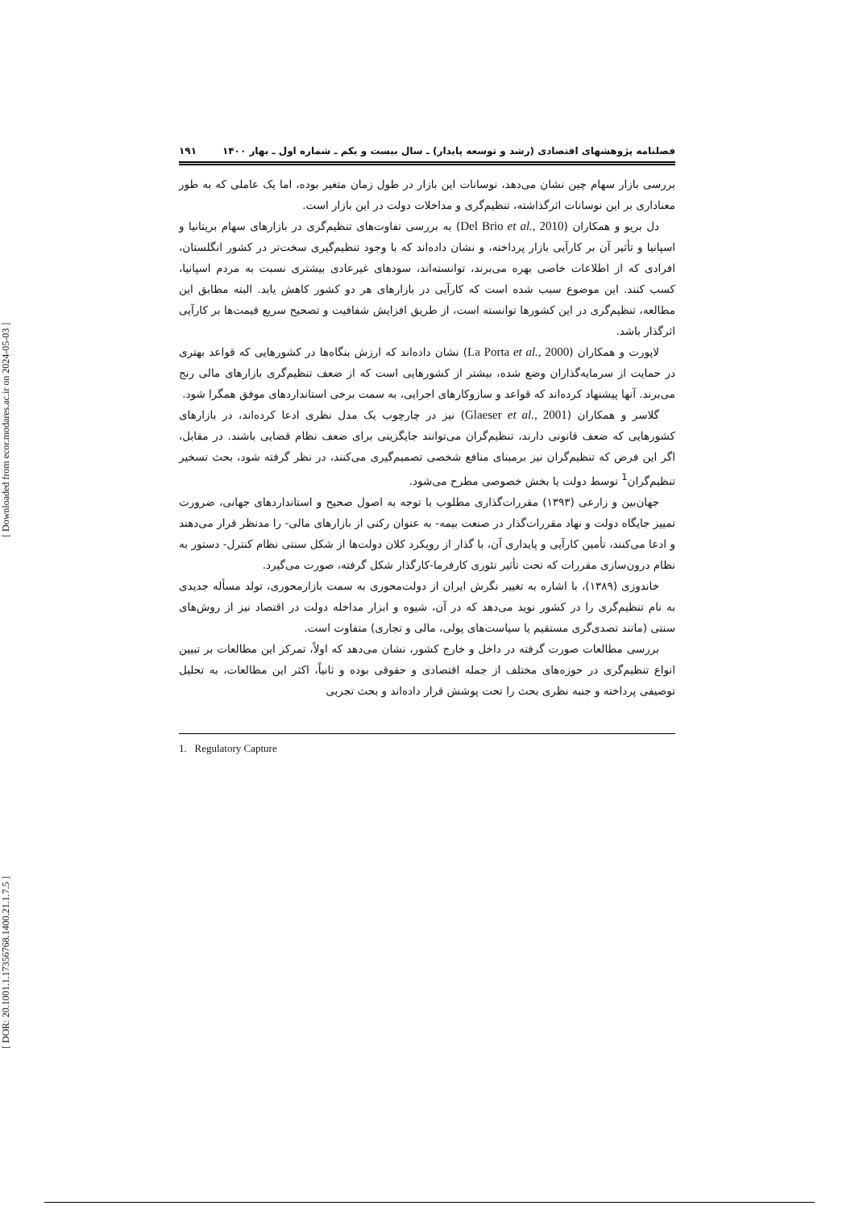[ DOR: 20.1001.1.17356768.1400.21.1.7.5 ] [ Downloaded from ecor.modares.ac.ir on 2024-05-03 ]
فصلنامه پژوهشهای اقتصادی (رشد و توسعه پایدار) ـ سال بیست و یکم ـ شماره اول ـ بهار ۱۴۰۰ ۱۹۱
بررسی بازار سهام چین نشان می‌دهد، نوسانات این بازار در طول زمان متغیر بوده، اما یک عاملی که به طور معناداری بر این نوسانات اثرگذاشته، تنظیم‌گری و مداخلات دولت در این بازار است.
دل بریو و همکاران (Del Brio et al., 2010) به بررسی تفاوت‌های تنظیم‌گری در بازارهای سهام بریتانیا و اسپانیا و تأثیر آن بر کارآیی بازار پرداخته، و نشان داده‌اند که با وجود تنظیم‌گیری سخت‌تر در کشور انگلستان، افرادی که از اطلاعات خاصی بهره می‌برند، توانسته‌اند، سودهای غیرعادی بیشتری نسبت به مردم اسپانیا، کسب کنند. این موضوع سبب شده است که کارآیی در بازارهای هر دو کشور کاهش یابد. البته مطابق این مطالعه، تنظیم‌گری در این کشورها توانسته است، از طریق افزایش شفافیت و تصحیح سریع قیمت‌ها بر کارآیی اثرگذار باشد.
لاپورت و همکاران (La Porta et al., 2000) نشان داده‌اند که ارزش بنگاه‌ها در کشورهایی که قواعد بهتری در حمایت از سرمایه‌گذاران وضع شده، بیشتر از کشورهایی است که از ضعف تنظیم‌گری بازارهای مالی رنج می‌برند. آنها پیشنهاد کرده‌اند که قواعد و سازوکارهای اجرایی، به سمت برخی استانداردهای موفق همگرا شود.
گلاسر و همکاران (Glaeser et al., 2001) نیز در چارچوب یک مدل نظری ادعا کرده‌اند، در بازارهای کشورهایی که ضعف قانونی دارند، تنظیم‌گران می‌توانند جایگزینی برای ضعف نظام قضایی باشند. در مقابل، اگر این فرض که تنظیم‌گران نیز برمبنای منافع شخصی تصمیم‌گیری می‌کنند، در نظر گرفته شود، بحث تسخیر تنظیم‌گران<sup>1</sup> توسط دولت یا بخش خصوصی مطرح می‌شود.
جهان‌بین و زارعی (۱۳۹۳) مقررات‌گذاری مطلوب با توجه به اصول صحیح و استانداردهای جهانی، ضرورت تمییز جایگاه دولت و نهاد مقررات‌گذار در صنعت بیمه- به عنوان رکنی از بازارهای مالی- را مدنظر قرار می‌دهند و ادعا می‌کنند، تأمین کارآیی و پایداری آن، با گذار از رویکرد کلان دولت‌ها از شکل سنتی نظام کنترل- دستور به نظام درون‌سازی مقررات که تحت تأثیر تئوری کارفرما-کارگذار شکل گرفته، صورت می‌گیرد.
خاندوزی (۱۳۸۹)، با اشاره به تغییر نگرش ایران از دولت‌محوری به سمت بازارمحوری، تولد مسأله جدیدی به نام تنظیم‌گری را در کشور نوید می‌دهد که در آن، شیوه و ابزار مداخله دولت در اقتصاد نیز از روش‌های سنتی (مانند تصدی‌گری مستقیم یا سیاست‌های پولی، مالی و تجاری) متفاوت است.
بررسی مطالعات صورت گرفته در داخل و خارج کشور، نشان می‌دهد که اولاً، تمرکز این مطالعات بر تبیین انواع تنظیم‌گری در حوزه‌های مختلف از جمله اقتصادی و حقوقی بوده و ثانیاً، اکثر این مطالعات، به تحلیل توصیفی پرداخته و جنبه نظری بحث را تحت پوشش قرار داده‌اند و بحث تجربی
1. Regulatory Capture